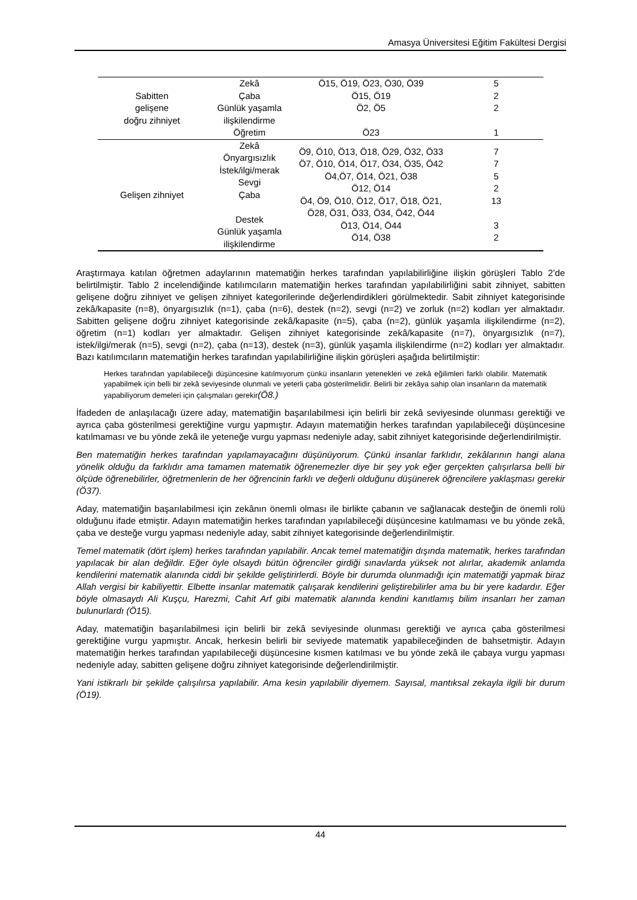Amasya Üniversitesi Eğitim Fakültesi Dergisi
| Sabitten gelişene doğru zihniyet | Zekâ Çaba Günlük yaşamla ilişkilendirme Öğretim | Ö15, Ö19, Ö23, Ö30, Ö39 Ö15, Ö19 Ö2, Ö5 Ö23 | 5 2 2 1 |
| Gelişen zihniyet | Zekâ Önyargısızlık İstek/ilgi/merak Sevgi Çaba Destek Günlük yaşamla ilişkilendirme | Ö9, Ö10, Ö13, Ö18, Ö29, Ö32, Ö33 Ö7, Ö10, Ö14, Ö17, Ö34, Ö35, Ö42 Ö4,Ö7, Ö14, Ö21, Ö38 Ö12, Ö14 Ö4, Ö9, Ö10, Ö12, Ö17, Ö18, Ö21, Ö28, Ö31, Ö33, Ö34, Ö42, Ö44 Ö13, Ö14, Ö44 Ö14, Ö38 | 7 7 5 2 13 3 2 |
Araştırmaya katılan öğretmen adaylarının matematiğin herkes tarafından yapılabilirliğine ilişkin görüşleri Tablo 2’de belirtilmiştir. Tablo 2 incelendiğinde katılımcıların matematiğin herkes tarafından yapılabilirliğini sabit zihniyet, sabitten gelişene doğru zihniyet ve gelişen zihniyet kategorilerinde değerlendirdikleri görülmektedir. Sabit zihniyet kategorisinde zekâ/kapasite (n=8), önyargısızlık (n=1), çaba (n=6), destek (n=2), sevgi (n=2) ve zorluk (n=2) kodları yer almaktadır. Sabitten gelişene doğru zihniyet kategorisinde zekâ/kapasite (n=5), çaba (n=2), günlük yaşamla ilişkilendirme (n=2), öğretim (n=1) kodları yer almaktadır. Gelişen zihniyet kategorisinde zekâ/kapasite (n=7), önyargısızlık (n=7), istek/ilgi/merak (n=5), sevgi (n=2), çaba (n=13), destek (n=3), günlük yaşamla ilişkilendirme (n=2) kodları yer almaktadır. Bazı katılımcıların matematiğin herkes tarafından yapılabilirliğine ilişkin görüşleri aşağıda belirtilmiştir:
Herkes tarafından yapılabileceği düşüncesine katılmıyorum çünkü insanların yetenekleri ve zekâ eğilimleri farklı olabilir. Matematik yapabilmek için belli bir zekâ seviyesinde olunmalı ve yeterli çaba gösterilmelidir. Belirli bir zekâya sahip olan insanların da matematik yapabiliyorum demeleri için çalışmaları gerekir(Ö8.)
İfadeden de anlaşılacağı üzere aday, matematiğin başarılabilmesi için belirli bir zekâ seviyesinde olunması gerektiği ve ayrıca çaba gösterilmesi gerektiğine vurgu yapmıştır. Adayın matematiğin herkes tarafından yapılabileceği düşüncesine katılmaması ve bu yönde zekâ ile yeteneğe vurgu yapması nedeniyle aday, sabit zihniyet kategorisinde değerlendirilmiştir.
Ben matematiğin herkes tarafından yapılamayacağını düşünüyorum. Çünkü insanlar farklıdır, zekâlarının hangi alana yönelik olduğu da farklıdır ama tamamen matematik öğrenemezler diye bir şey yok eğer gerçekten çalışırlarsa belli bir ölçüde öğrenebilirler, öğretmenlerin de her öğrencinin farklı ve değerli olduğunu düşünerek öğrencilere yaklaşması gerekir (Ö37).
Aday, matematiğin başarılabilmesi için zekânın önemli olması ile birlikte çabanın ve sağlanacak desteğin de önemli rolü olduğunu ifade etmiştir. Adayın matematiğin herkes tarafından yapılabileceği düşüncesine katılmaması ve bu yönde zekâ, çaba ve desteğe vurgu yapması nedeniyle aday, sabit zihniyet kategorisinde değerlendirilmiştir.
Temel matematik (dört işlem) herkes tarafından yapılabilir. Ancak temel matematiğin dışında matematik, herkes tarafından yapılacak bir alan değildir. Eğer öyle olsaydı bütün öğrenciler girdiği sınavlarda yüksek not alırlar, akademik anlamda kendilerini matematik alanında ciddi bir şekilde geliştirirlerdi. Böyle bir durumda olunmadığı için matematiği yapmak biraz Allah vergisi bir kabiliyettir. Elbette insanlar matematik çalışarak kendilerini geliştirebilirler ama bu bir yere kadardır. Eğer böyle olmasaydı Ali Kuşçu, Harezmi, Cahit Arf gibi matematik alanında kendini kanıtlamış bilim insanları her zaman bulunurlardı (Ö15).
Aday, matematiğin başarılabilmesi için belirli bir zekâ seviyesinde olunması gerektiği ve ayrıca çaba gösterilmesi gerektiğine vurgu yapmıştır. Ancak, herkesin belirli bir seviyede matematik yapabileceğinden de bahsetmiştir. Adayın matematiğin herkes tarafından yapılabileceği düşüncesine kısmen katılması ve bu yönde zekâ ile çabaya vurgu yapması nedeniyle aday, sabitten gelişene doğru zihniyet kategorisinde değerlendirilmiştir.
Yani istikrarlı bir şekilde çalışılırsa yapılabilir. Ama kesin yapılabilir diyemem. Sayısal, mantıksal zekayla ilgili bir durum (Ö19).
44